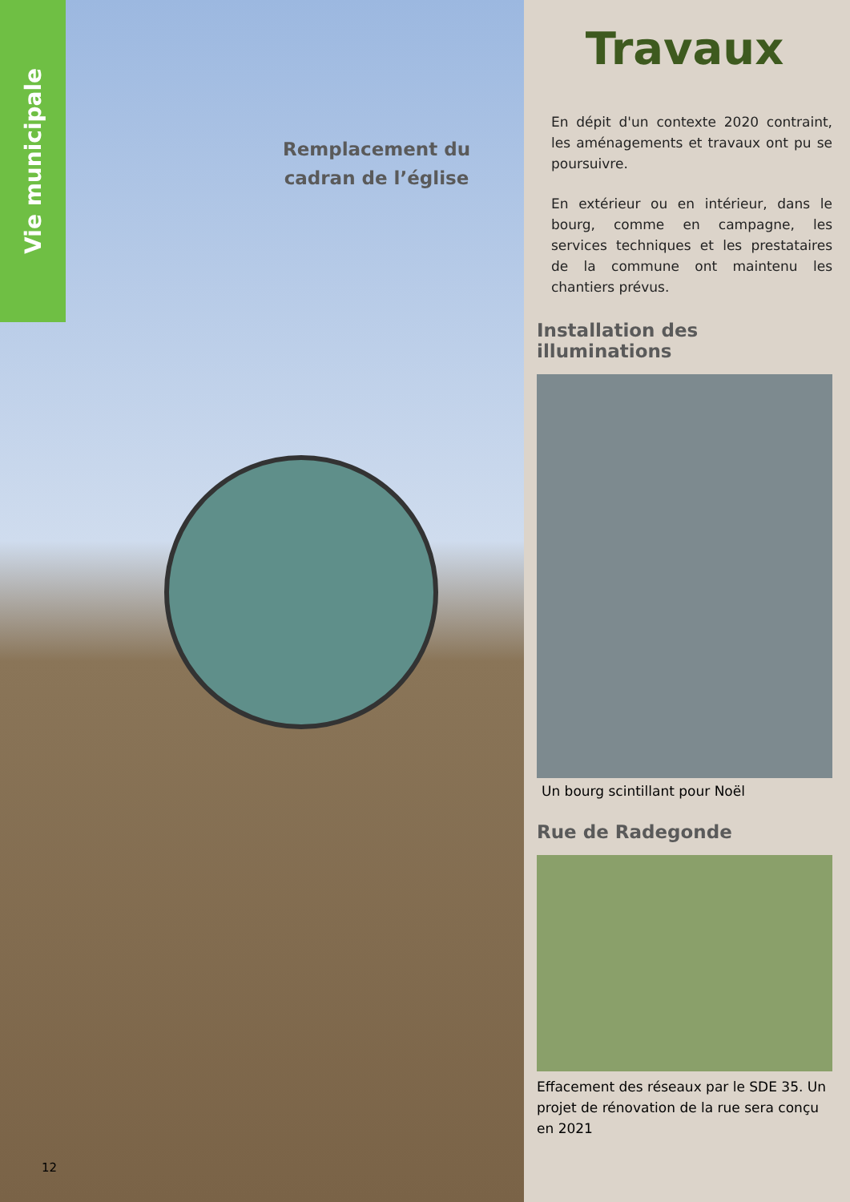Vie municipale
Remplacement du cadran de l’église
12
Travaux
En dépit d'un contexte 2020 contraint, les aménagements et travaux ont pu se poursuivre.
En extérieur ou en intérieur, dans le bourg, comme en campagne, les services techniques et les prestataires de la commune ont maintenu les chantiers prévus.
Installation des illuminations
Un bourg scintillant pour Noël
Rue de Radegonde
Effacement des réseaux par le SDE 35. Un projet de rénovation de la rue sera conçu en 2021